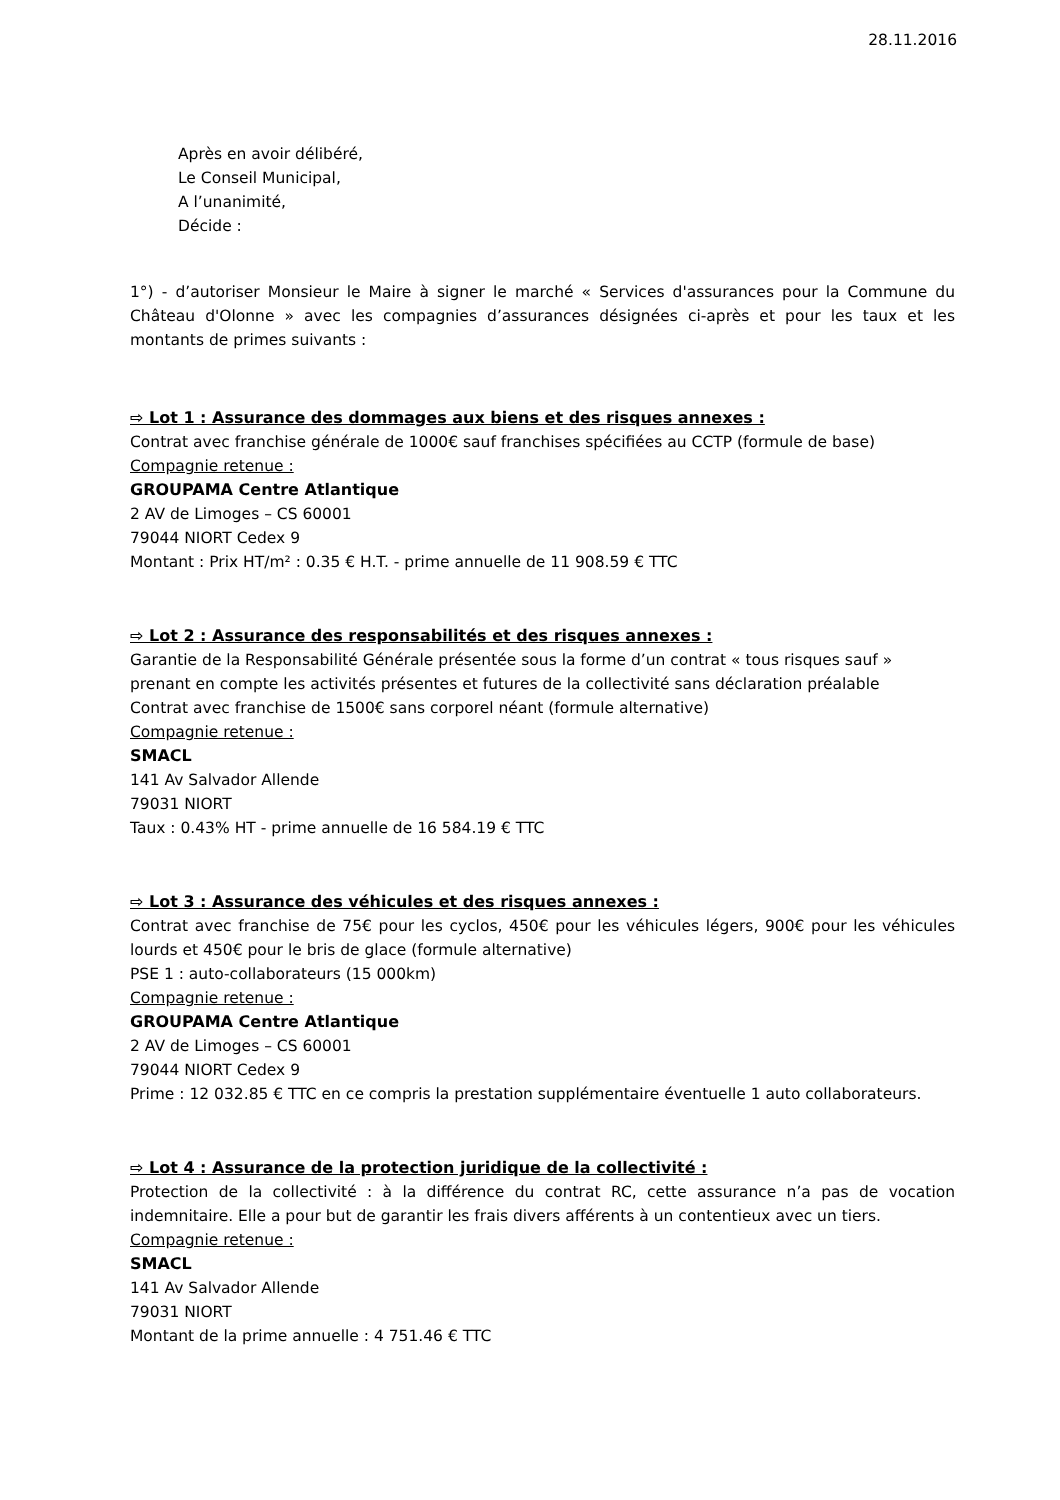28.11.2016
Après en avoir délibéré,
Le Conseil Municipal,
A l’unanimité,
Décide :
1°) - d’autoriser Monsieur le Maire à signer le marché « Services d'assurances pour la Commune du Château d'Olonne » avec les compagnies d’assurances désignées ci-après et pour les taux et les montants de primes suivants :
⇨ Lot 1 : Assurance des dommages aux biens et des risques annexes :
Contrat avec franchise générale de 1000€ sauf franchises spécifiées au CCTP (formule de base)
Compagnie retenue :
GROUPAMA Centre Atlantique
2 AV de Limoges – CS 60001
79044 NIORT Cedex 9
Montant : Prix HT/m² : 0.35 € H.T. - prime annuelle de 11 908.59 € TTC
⇨ Lot 2 : Assurance des responsabilités et des risques annexes :
Garantie de la Responsabilité Générale présentée sous la forme d’un contrat « tous risques sauf » prenant en compte les activités présentes et futures de la collectivité sans déclaration préalable
Contrat avec franchise de 1500€ sans corporel néant (formule alternative)
Compagnie retenue :
SMACL
141 Av Salvador Allende
79031 NIORT
Taux : 0.43% HT - prime annuelle de 16 584.19 € TTC
⇨ Lot 3 : Assurance des véhicules et des risques annexes :
Contrat avec franchise de 75€ pour les cyclos, 450€ pour les véhicules légers, 900€ pour les véhicules lourds et 450€ pour le bris de glace (formule alternative)
PSE 1 : auto-collaborateurs (15 000km)
Compagnie retenue :
GROUPAMA Centre Atlantique
2 AV de Limoges – CS 60001
79044 NIORT Cedex 9
Prime : 12 032.85 € TTC en ce compris la prestation supplémentaire éventuelle 1 auto collaborateurs.
⇨ Lot 4 : Assurance de la protection juridique de la collectivité :
Protection de la collectivité : à la différence du contrat RC, cette assurance n’a pas de vocation indemnitaire. Elle a pour but de garantir les frais divers afférents à un contentieux avec un tiers.
Compagnie retenue :
SMACL
141 Av Salvador Allende
79031 NIORT
Montant de la prime annuelle : 4 751.46 € TTC